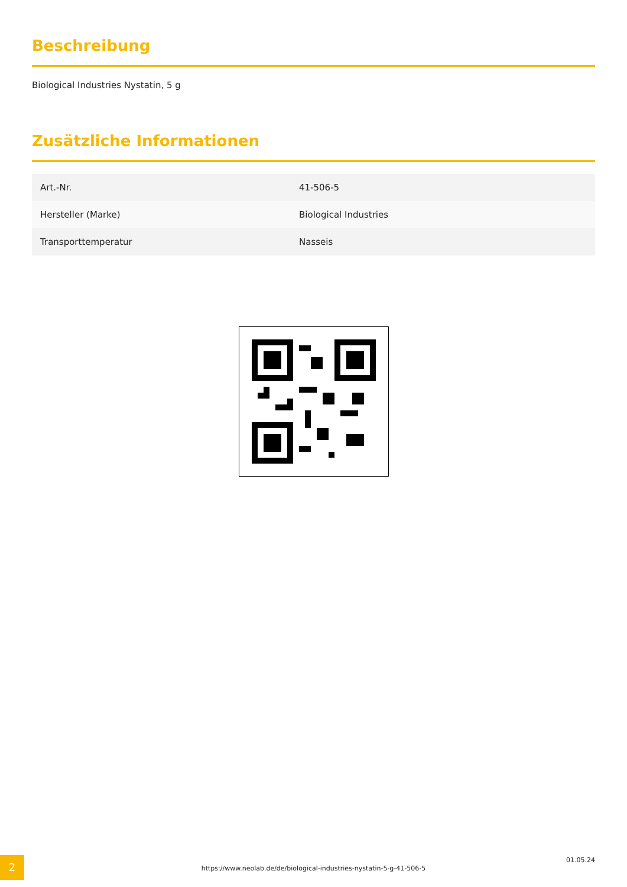Beschreibung
Biological Industries Nystatin, 5 g
Zusätzliche Informationen
| Art.-Nr. | 41-506-5 |
| Hersteller (Marke) | Biological Industries |
| Transporttemperatur | Nasseis |
2
https://www.neolab.de/de/biological-industries-nystatin-5-g-41-506-5
01.05.24